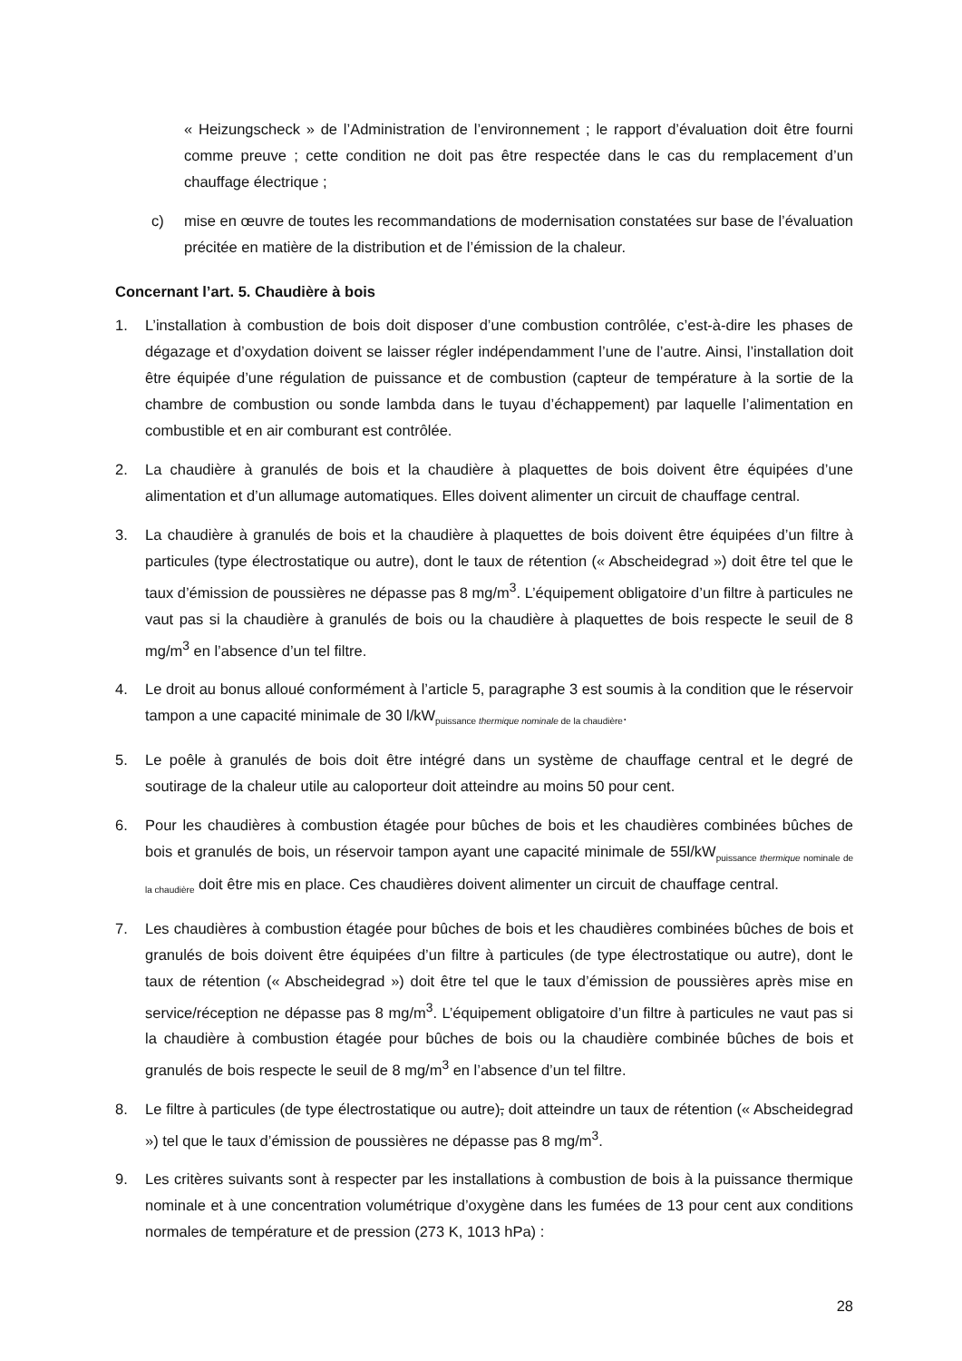« Heizungscheck » de l’Administration de l’environnement ; le rapport d’évaluation doit être fourni comme preuve ; cette condition ne doit pas être respectée dans le cas du remplacement d’un chauffage électrique ;
c) mise en œuvre de toutes les recommandations de modernisation constatées sur base de l’évaluation précitée en matière de la distribution et de l’émission de la chaleur.
Concernant l’art. 5. Chaudière à bois
1. L’installation à combustion de bois doit disposer d’une combustion contrôlée, c’est-à-dire les phases de dégazage et d’oxydation doivent se laisser régler indépendamment l’une de l’autre. Ainsi, l’installation doit être équipée d’une régulation de puissance et de combustion (capteur de température à la sortie de la chambre de combustion ou sonde lambda dans le tuyau d’échappement) par laquelle l’alimentation en combustible et en air comburant est contrôlée.
2. La chaudière à granulés de bois et la chaudière à plaquettes de bois doivent être équipées d’une alimentation et d’un allumage automatiques. Elles doivent alimenter un circuit de chauffage central.
3. La chaudière à granulés de bois et la chaudière à plaquettes de bois doivent être équipées d’un filtre à particules (type électrostatique ou autre), dont le taux de rétention (« Abscheidegrad ») doit être tel que le taux d’émission de poussières ne dépasse pas 8 mg/m<sup>3</sup>. L’équipement obligatoire d’un filtre à particules ne vaut pas si la chaudière à granulés de bois ou la chaudière à plaquettes de bois respecte le seuil de 8 mg/m<sup>3</sup> en l’absence d’un tel filtre.
4. Le droit au bonus alloué conformément à l’article 5, paragraphe 3 est soumis à la condition que le réservoir tampon a une capacité minimale de 30 l/kW<sub>puissance thermique nominale de la chaudière</sub>.
5. Le poêle à granulés de bois doit être intégré dans un système de chauffage central et le degré de soutirage de la chaleur utile au caloporteur doit atteindre au moins 50 pour cent.
6. Pour les chaudières à combustion étagée pour bûches de bois et les chaudières combinées bûches de bois et granulés de bois, un réservoir tampon ayant une capacité minimale de 55l/kW<sub>puissance thermique nominale de la chaudière</sub> doit être mis en place. Ces chaudières doivent alimenter un circuit de chauffage central.
7. Les chaudières à combustion étagée pour bûches de bois et les chaudières combinées bûches de bois et granulés de bois doivent être équipées d’un filtre à particules (de type électrostatique ou autre), dont le taux de rétention (« Abscheidegrad ») doit être tel que le taux d’émission de poussières après mise en service/réception ne dépasse pas 8 mg/m<sup>3</sup>. L’équipement obligatoire d’un filtre à particules ne vaut pas si la chaudière à combustion étagée pour bûches de bois ou la chaudière combinée bûches de bois et granulés de bois respecte le seuil de 8 mg/m<sup>3</sup> en l’absence d’un tel filtre.
8. Le filtre à particules (de type électrostatique ou autre), doit atteindre un taux de rétention (« Abscheidegrad ») tel que le taux d’émission de poussières ne dépasse pas 8 mg/m<sup>3</sup>.
9. Les critères suivants sont à respecter par les installations à combustion de bois à la puissance thermique nominale et à une concentration volumétrique d’oxygène dans les fumées de 13 pour cent aux conditions normales de température et de pression (273 K, 1013 hPa) :
28